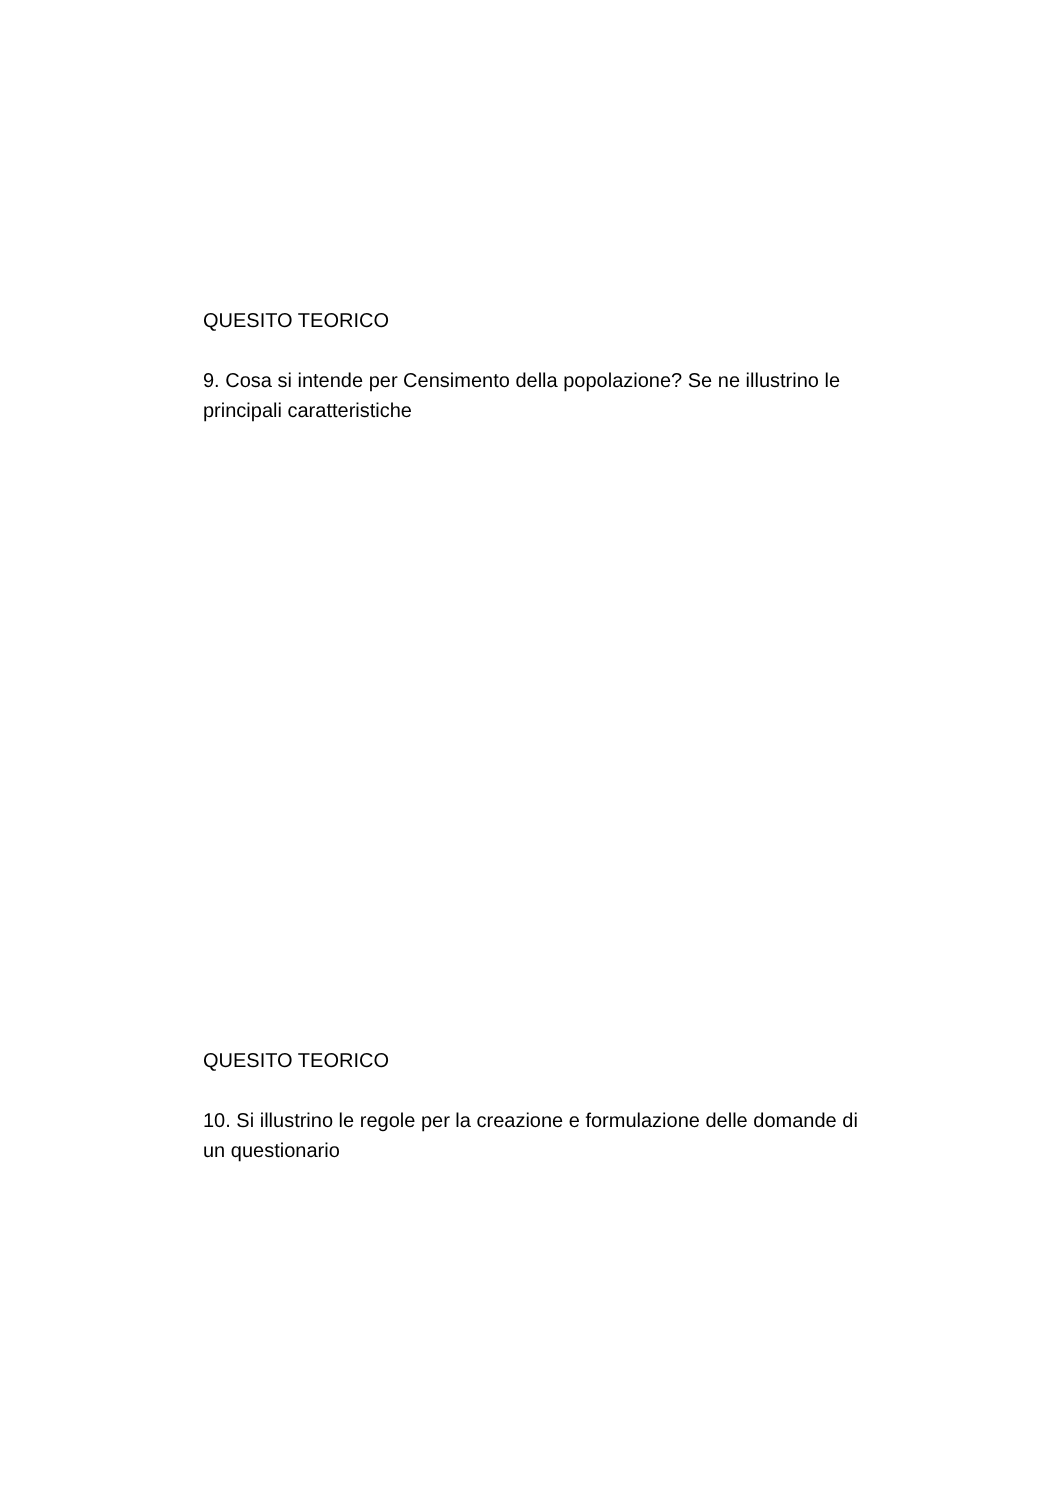QUESITO TEORICO
9. Cosa si intende per Censimento della popolazione? Se ne illustrino le principali caratteristiche
QUESITO TEORICO
10. Si illustrino le regole per la creazione e formulazione delle domande di un questionario